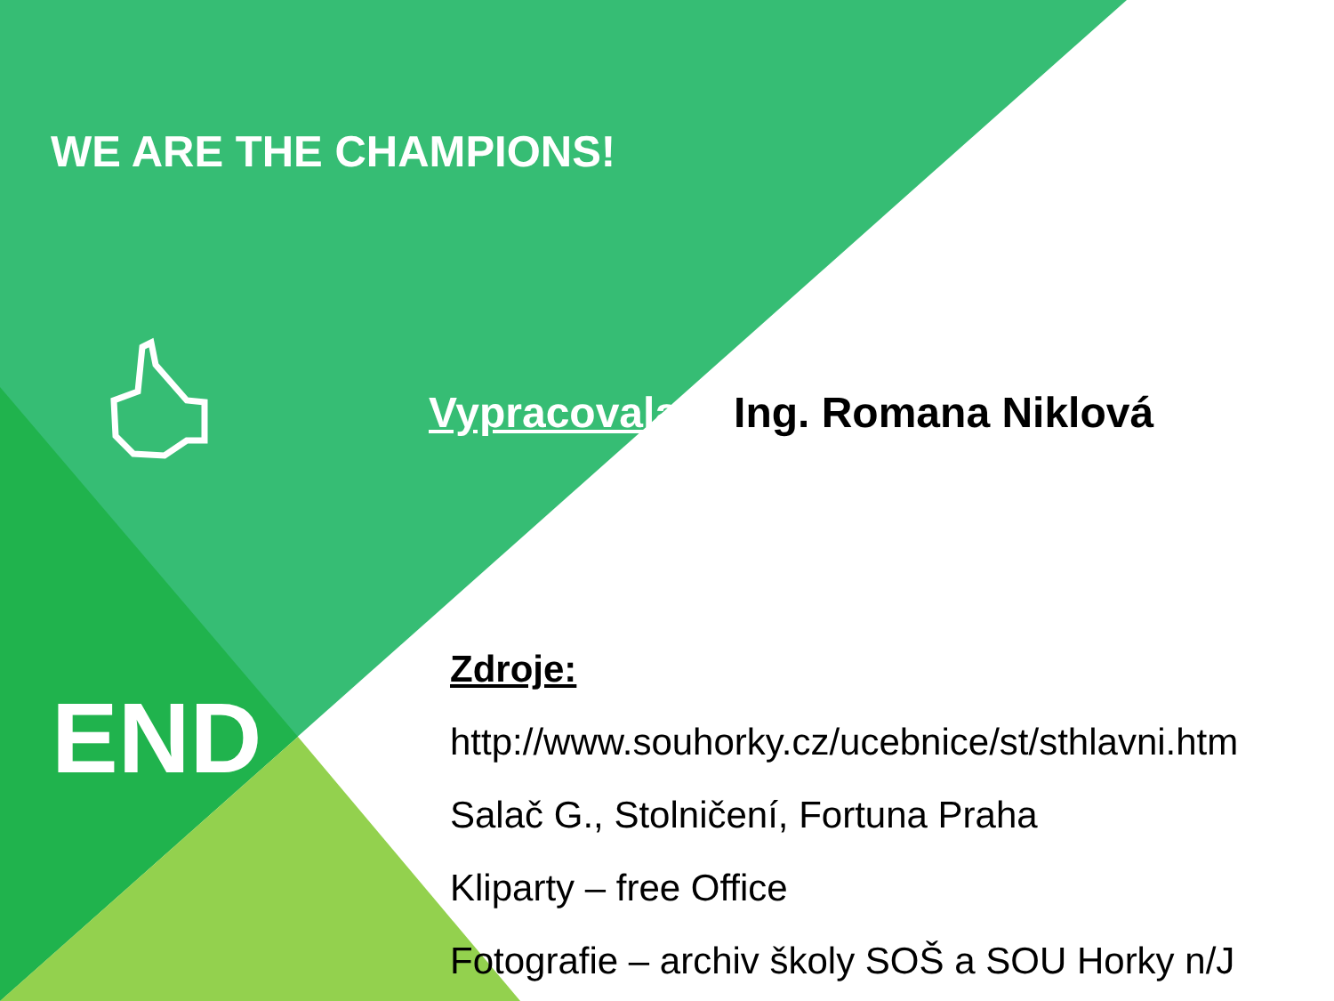WE ARE THE CHAMPIONS!
Vypracovala: Ing. Romana Niklová
Zdroje:
http://www.souhorky.cz/ucebnice/st/sthlavni.htm
Salač G., Stolničení, Fortuna Praha
Kliparty – free Office
Fotografie – archiv školy SOŠ a SOU Horky n/J
END